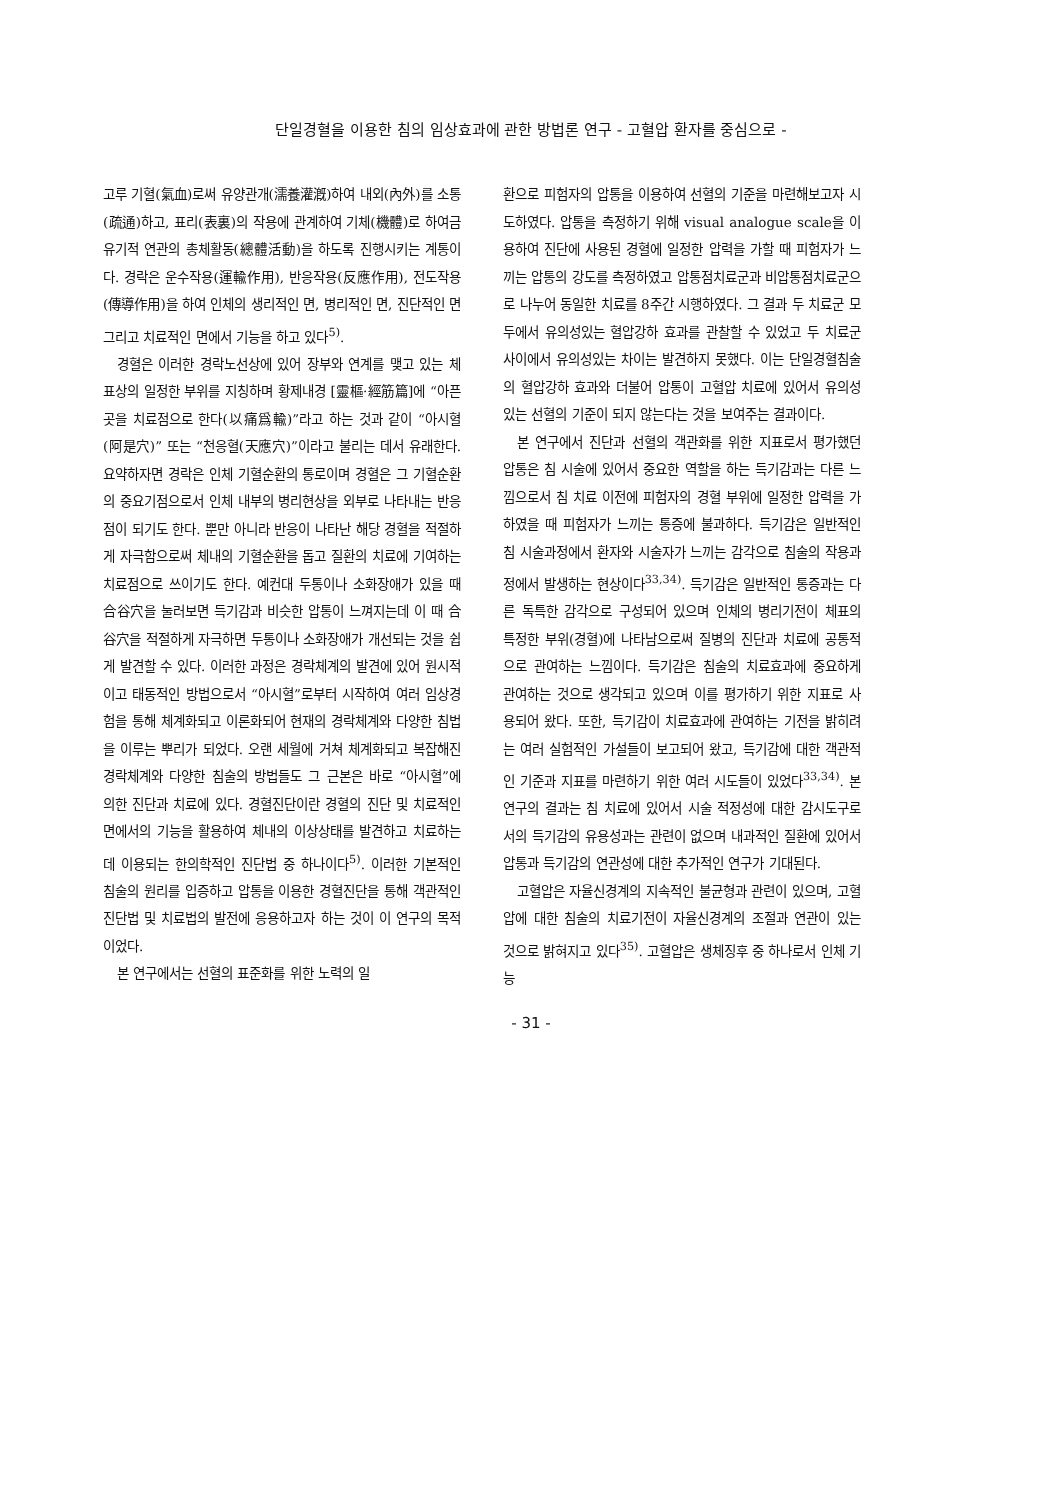단일경혈을 이용한 침의 임상효과에 관한 방법론 연구 - 고혈압 환자를 중심으로 -
고루 기혈(氣血)로써 유양관개(濡養灌漑)하여 내외(內外)를 소통(疏通)하고, 표리(表裏)의 작용에 관계하여 기체(機體)로 하여금 유기적 연관의 총체활동(總體活動)을 하도록 진행시키는 계통이다. 경락은 운수작용(運輸作用), 반응작용(反應作用), 전도작용(傳導作用)을 하여 인체의 생리적인 면, 병리적인 면, 진단적인 면 그리고 치료적인 면에서 기능을 하고 있다<sup>5)</sup>.
경혈은 이러한 경락노선상에 있어 장부와 연계를 맺고 있는 체표상의 일정한 부위를 지칭하며 황제내경 [靈樞·經筋篇]에 “아픈 곳을 치료점으로 한다(以痛爲輸)”라고 하는 것과 같이 “아시혈(阿是穴)” 또는 “천응혈(天應穴)”이라고 불리는 데서 유래한다. 요약하자면 경락은 인체 기혈순환의 통로이며 경혈은 그 기혈순환의 중요기점으로서 인체 내부의 병리현상을 외부로 나타내는 반응점이 되기도 한다. 뿐만 아니라 반응이 나타난 해당 경혈을 적절하게 자극함으로써 체내의 기혈순환을 돕고 질환의 치료에 기여하는 치료점으로 쓰이기도 한다. 예컨대 두통이나 소화장애가 있을 때 合谷穴을 눌러보면 득기감과 비슷한 압통이 느껴지는데 이 때 合谷穴을 적절하게 자극하면 두통이나 소화장애가 개선되는 것을 쉽게 발견할 수 있다. 이러한 과정은 경락체계의 발견에 있어 원시적이고 태동적인 방법으로서 “아시혈”로부터 시작하여 여러 임상경험을 통해 체계화되고 이론화되어 현재의 경락체계와 다양한 침법을 이루는 뿌리가 되었다. 오랜 세월에 거쳐 체계화되고 복잡해진 경락체계와 다양한 침술의 방법들도 그 근본은 바로 “아시혈”에 의한 진단과 치료에 있다. 경혈진단이란 경혈의 진단 및 치료적인 면에서의 기능을 활용하여 체내의 이상상태를 발견하고 치료하는데 이용되는 한의학적인 진단법 중 하나이다<sup>5)</sup>. 이러한 기본적인 침술의 원리를 입증하고 압통을 이용한 경혈진단을 통해 객관적인 진단법 및 치료법의 발전에 응용하고자 하는 것이 이 연구의 목적이었다.
본 연구에서는 선혈의 표준화를 위한 노력의 일
환으로 피험자의 압통을 이용하여 선혈의 기준을 마련해보고자 시도하였다. 압통을 측정하기 위해 visual analogue scale을 이용하여 진단에 사용된 경혈에 일정한 압력을 가할 때 피험자가 느끼는 압통의 강도를 측정하였고 압통점치료군과 비압통점치료군으로 나누어 동일한 치료를 8주간 시행하였다. 그 결과 두 치료군 모두에서 유의성있는 혈압강하 효과를 관찰할 수 있었고 두 치료군 사이에서 유의성있는 차이는 발견하지 못했다. 이는 단일경혈침술의 혈압강하 효과와 더불어 압통이 고혈압 치료에 있어서 유의성있는 선혈의 기준이 되지 않는다는 것을 보여주는 결과이다.
본 연구에서 진단과 선혈의 객관화를 위한 지표로서 평가했던 압통은 침 시술에 있어서 중요한 역할을 하는 득기감과는 다른 느낌으로서 침 치료 이전에 피험자의 경혈 부위에 일정한 압력을 가하였을 때 피험자가 느끼는 통증에 불과하다. 득기감은 일반적인 침 시술과정에서 환자와 시술자가 느끼는 감각으로 침술의 작용과정에서 발생하는 현상이다<sup>33,34)</sup>. 득기감은 일반적인 통증과는 다른 독특한 감각으로 구성되어 있으며 인체의 병리기전이 체표의 특정한 부위(경혈)에 나타남으로써 질병의 진단과 치료에 공통적으로 관여하는 느낌이다. 득기감은 침술의 치료효과에 중요하게 관여하는 것으로 생각되고 있으며 이를 평가하기 위한 지표로 사용되어 왔다. 또한, 득기감이 치료효과에 관여하는 기전을 밝히려는 여러 실험적인 가설들이 보고되어 왔고, 득기감에 대한 객관적인 기준과 지표를 마련하기 위한 여러 시도들이 있었다<sup>33,34)</sup>. 본 연구의 결과는 침 치료에 있어서 시술 적정성에 대한 감시도구로서의 득기감의 유용성과는 관련이 없으며 내과적인 질환에 있어서 압통과 득기감의 연관성에 대한 추가적인 연구가 기대된다.
고혈압은 자율신경계의 지속적인 불균형과 관련이 있으며, 고혈압에 대한 침술의 치료기전이 자율신경계의 조절과 연관이 있는 것으로 밝혀지고 있다<sup>35)</sup>. 고혈압은 생체징후 중 하나로서 인체 기능
- 31 -